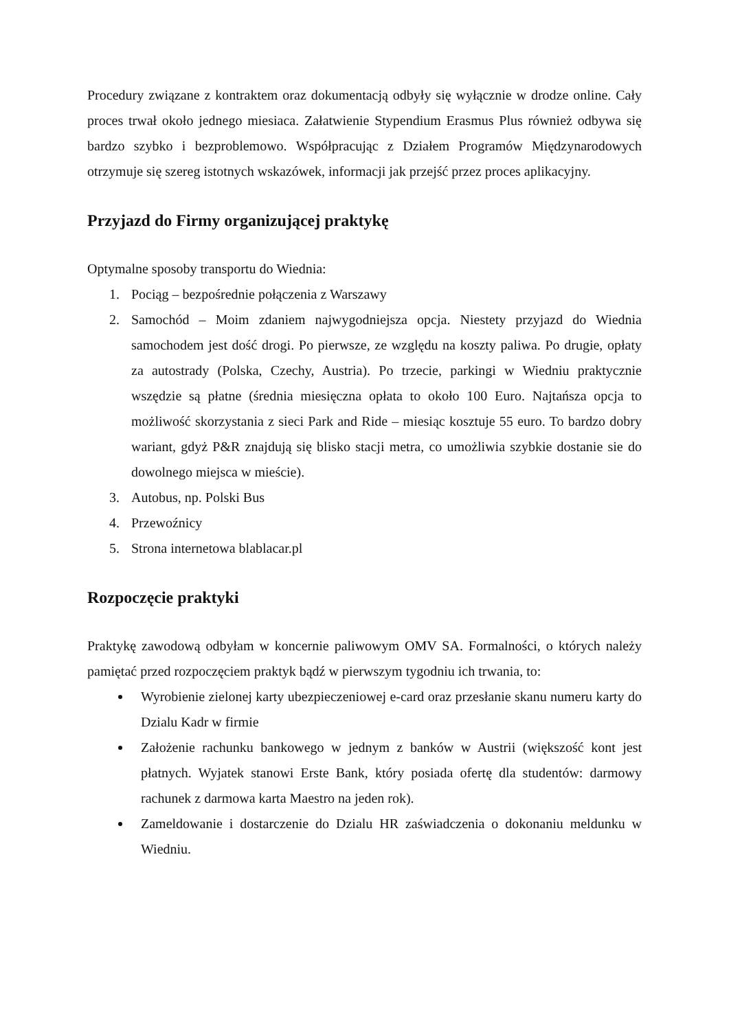Procedury związane z kontraktem oraz dokumentacją odbyły się wyłącznie w drodze online. Cały proces trwał około jednego miesiaca. Załatwienie Stypendium Erasmus Plus również odbywa się bardzo szybko i bezproblemowo. Współpracując z Działem Programów Międzynarodowych otrzymuje się szereg istotnych wskazówek, informacji jak przejść przez proces aplikacyjny.
Przyjazd do Firmy organizującej praktykę
Optymalne sposoby transportu do Wiednia:
1. Pociąg – bezpośrednie połączenia z Warszawy
2. Samochód – Moim zdaniem najwygodniejsza opcja. Niestety przyjazd do Wiednia samochodem jest dość drogi. Po pierwsze, ze względu na koszty paliwa. Po drugie, opłaty za autostrady (Polska, Czechy, Austria). Po trzecie, parkingi w Wiedniu praktycznie wszędzie są płatne (średnia miesięczna opłata to około 100 Euro. Najtańsza opcja to możliwość skorzystania z sieci Park and Ride – miesiąc kosztuje 55 euro. To bardzo dobry wariant, gdyż P&R znajdują się blisko stacji metra, co umożliwia szybkie dostanie sie do dowolnego miejsca w mieście).
3. Autobus, np. Polski Bus
4. Przewoźnicy
5. Strona internetowa blablacar.pl
Rozpoczęcie praktyki
Praktykę zawodową odbyłam w koncernie paliwowym OMV SA. Formalności, o których należy pamiętać przed rozpoczęciem praktyk bądź w pierwszym tygodniu ich trwania, to:
Wyrobienie zielonej karty ubezpieczeniowej e-card oraz przesłanie skanu numeru karty do Dzialu Kadr w firmie
Założenie rachunku bankowego w jednym z banków w Austrii (większość kont jest płatnych. Wyjatek stanowi Erste Bank, który posiada ofertę dla studentów: darmowy rachunek z darmowa karta Maestro na jeden rok).
Zameldowanie i dostarczenie do Dzialu HR zaświadczenia o dokonaniu meldunku w Wiedniu.